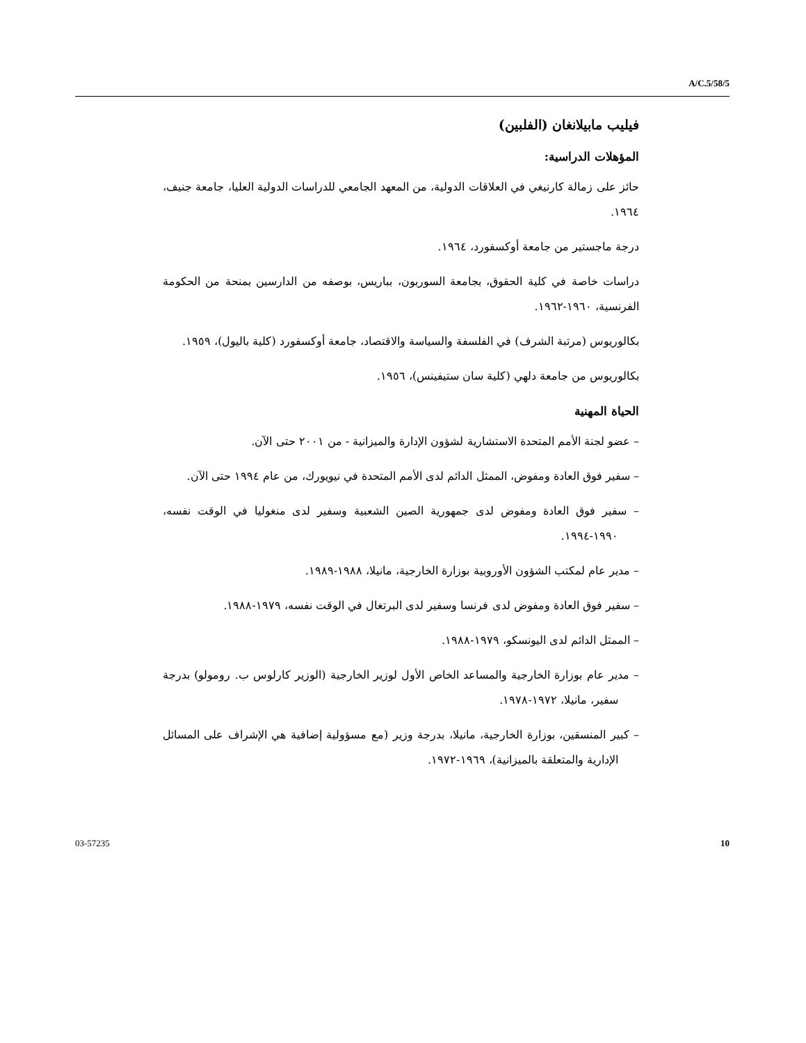A/C.5/58/5
فيليب مابيلانغان (الفلبين)
المؤهلات الدراسية:
حائز على زمالة كارنيغي في العلاقات الدولية، من المعهد الجامعي للدراسات الدولية العليا، جامعة جنيف، ١٩٦٤.
درجة ماجستير من جامعة أوكسفورد، ١٩٦٤.
دراسات خاصة في كلية الحقوق، بجامعة السوربون، بباريس، بوصفه من الدارسين بمنحة من الحكومة الفرنسية، ١٩٦٠-١٩٦٢.
بكالوريوس (مرتبة الشرف) في الفلسفة والسياسة والاقتصاد، جامعة أوكسفورد (كلية باليول)، ١٩٥٩.
بكالوريوس من جامعة دلهي (كلية سان ستيفينس)، ١٩٥٦.
الحياة المهنية
– عضو لجنة الأمم المتحدة الاستشارية لشؤون الإدارة والميزانية - من ٢٠٠١ حتى الآن.
– سفير فوق العادة ومفوض، الممثل الدائم لدى الأمم المتحدة في نيويورك، من عام ١٩٩٤ حتى الآن.
– سفير فوق العادة ومفوض لدى جمهورية الصين الشعبية وسفير لدى منغوليا في الوقت نفسه، ١٩٩٠-١٩٩٤.
– مدير عام لمكتب الشؤون الأوروبية بوزارة الخارجية، مانيلا، ١٩٨٨-١٩٨٩.
– سفير فوق العادة ومفوض لدى فرنسا وسفير لدى البرتغال في الوقت نفسه، ١٩٧٩-١٩٨٨.
– الممثل الدائم لدى اليونسكو، ١٩٧٩-١٩٨٨.
– مدير عام بوزارة الخارجية والمساعد الخاص الأول لوزير الخارجية (الوزير كارلوس ب. رومولو) بدرجة سفير، مانيلا، ١٩٧٢-١٩٧٨.
– كبير المنسقين، بوزارة الخارجية، مانيلا، بدرجة وزير (مع مسؤولية إضافية هي الإشراف على المسائل الإدارية والمتعلقة بالميزانية)، ١٩٦٩-١٩٧٢.
03-57235 10